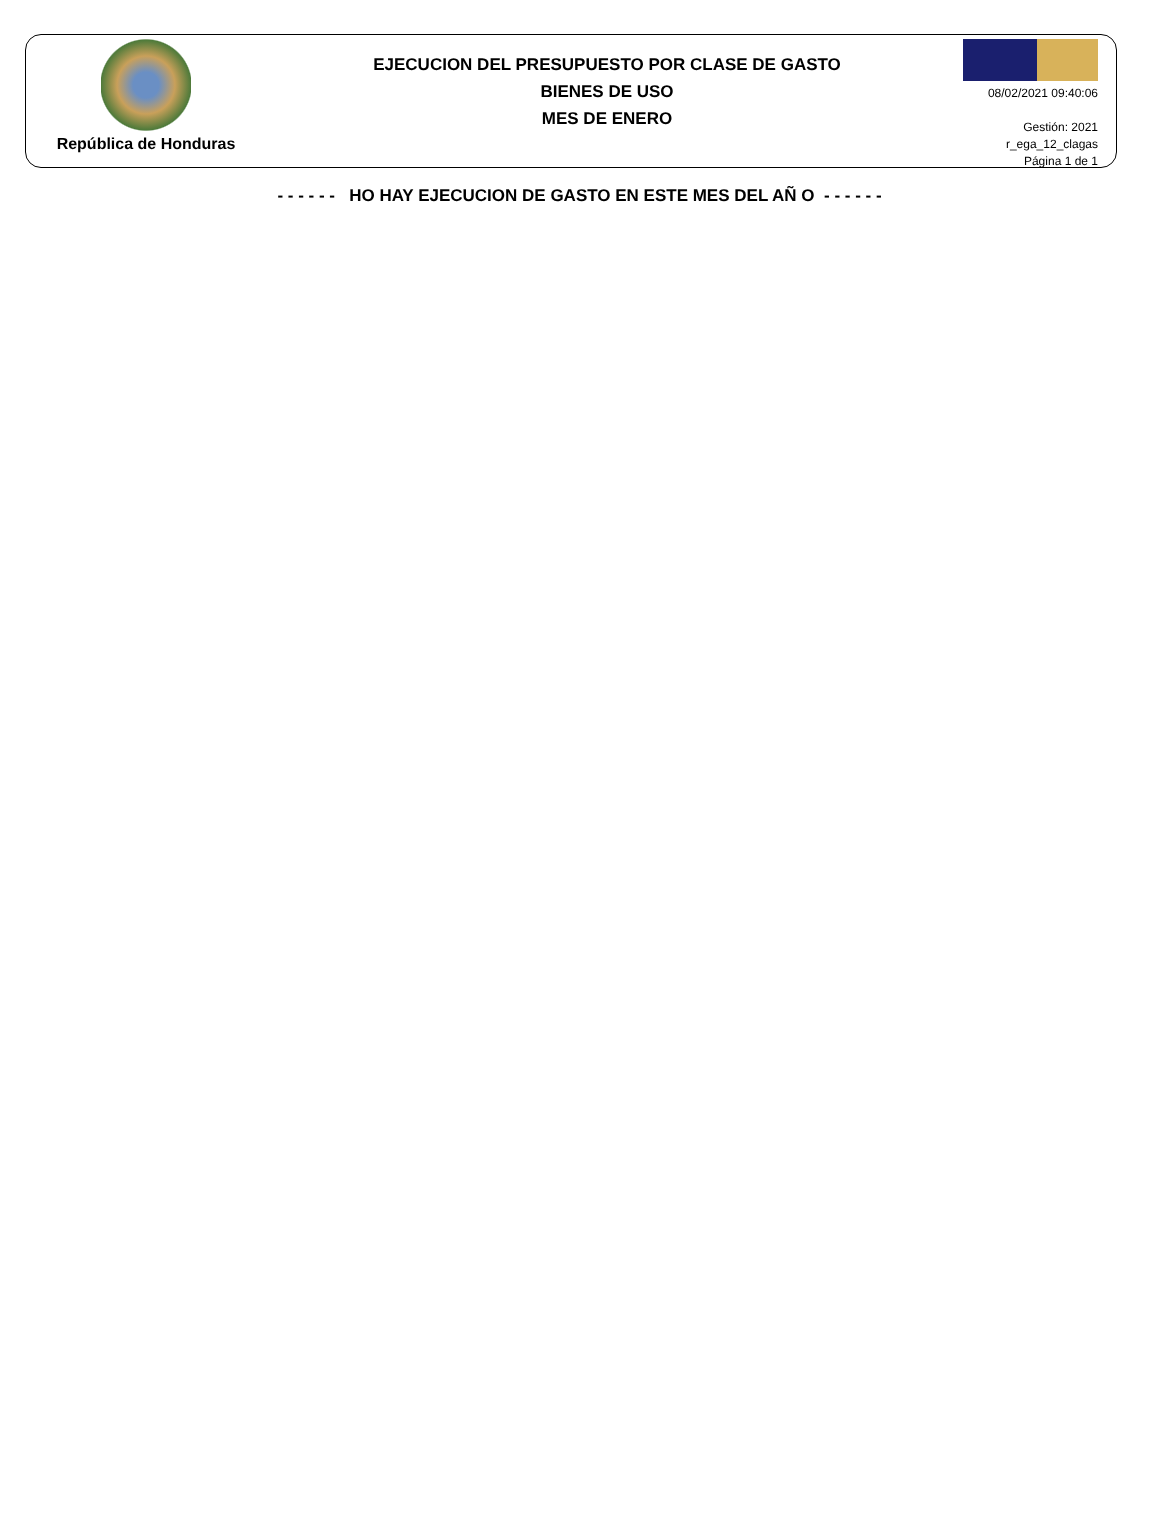República de Honduras
EJECUCION DEL PRESUPUESTO POR CLASE DE GASTO
BIENES DE USO
MES DE ENERO
08/02/2021 09:40:06
Gestión: 2021
r_ega_12_clagas
Página 1 de 1
- - - - - - HO HAY EJECUCION DE GASTO EN ESTE MES DEL AÑ O - - - - - -